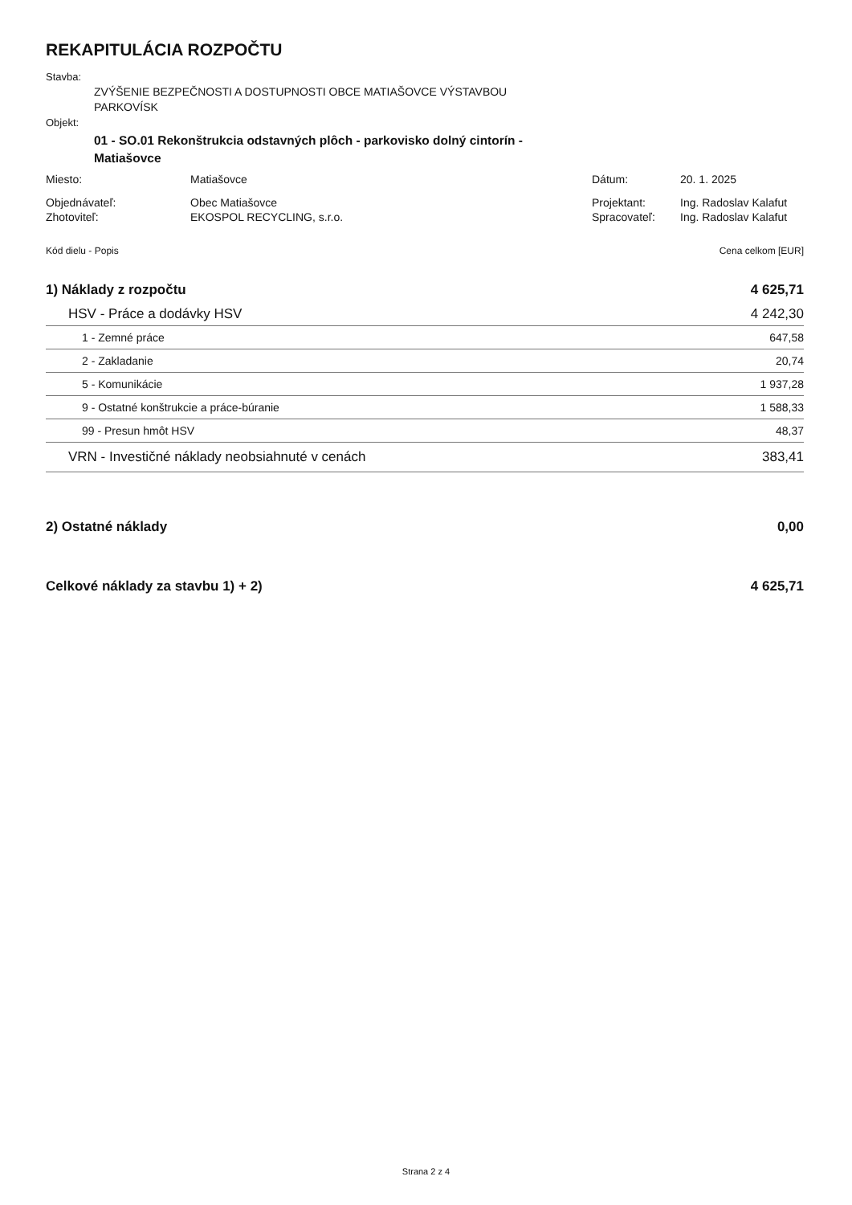REKAPITULÁCIA ROZPOČTU
Stavba:
ZVÝŠENIE BEZPEČNOSTI A DOSTUPNOSTI OBCE MATIAŠOVCE VÝSTAVBOU
PARKOVÍSK
Objekt:
01 - SO.01 Rekonštrukcia odstavných plôch - parkovisko dolný cintorín -
Matiašovce
| Miesto: | Matiašovce | Dátum: | 20. 1. 2025 |
| Objednávateľ: | Obec Matiašovce | Projektant: | Ing. Radoslav Kalafut |
| Zhotoviteľ: | EKOSPOL RECYCLING, s.r.o. | Spracovateľ: | Ing. Radoslav Kalafut |
| Kód dielu - Popis | Cena celkom [EUR] |
| 1) Náklady z rozpočtu | 4 625,71 |
| HSV - Práce a dodávky HSV | 4 242,30 |
| 1 - Zemné práce | 647,58 |
| 2 - Zakladanie | 20,74 |
| 5 - Komunikácie | 1 937,28 |
| 9 - Ostatné konštrukcie a práce-búranie | 1 588,33 |
| 99 - Presun hmôt HSV | 48,37 |
| VRN - Investičné náklady neobsiahnuté v cenách | 383,41 |
| 2) Ostatné náklady | 0,00 |
| Celkové náklady za stavbu 1) + 2) | 4 625,71 |
Strana 2 z 4